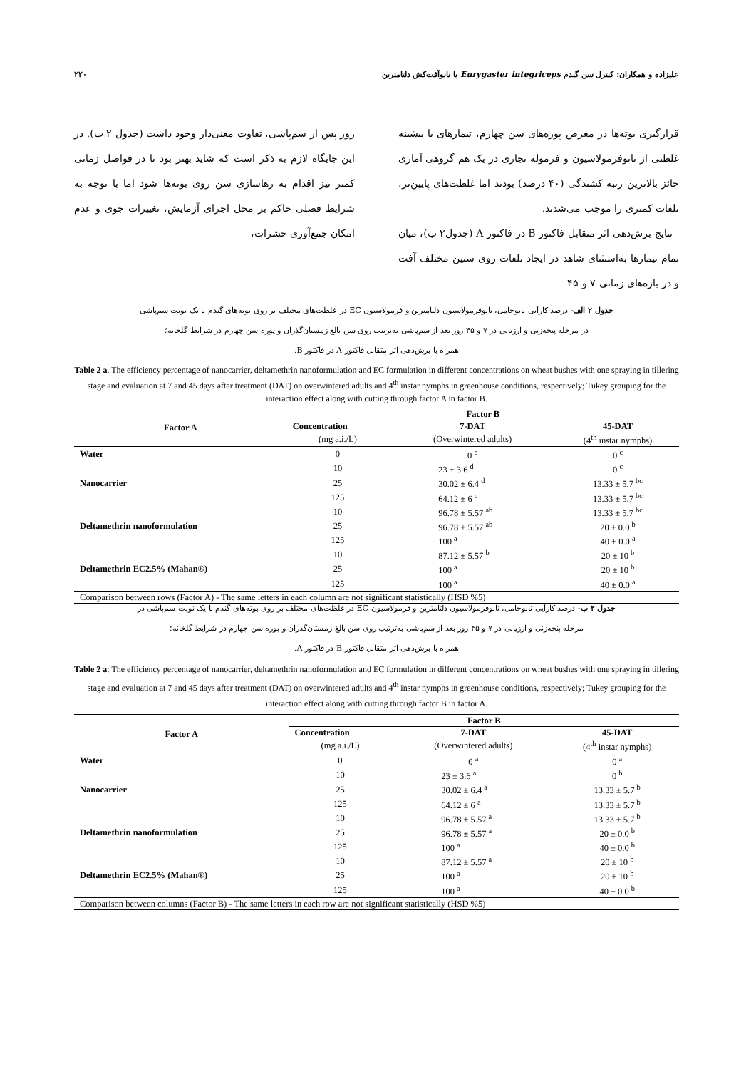علیزاده و همکاران: کنترل سن گندم Eurygaster integriceps با نانوآفت‌کش دلتامترین ۲۲۰
قرارگیری بوته‌ها در معرض پوره‌های سن چهارم، تیمارهای با بیشینه غلظتی از نانوفرمولاسیون و فرموله تجاری در یک هم گروهی آماری حائز بالاترین رتبه کشندگی (۴۰ درصد) بودند اما غلظت‌های پایین‌تر، تلفات کمتری را موجب می‌شدند.
نتایج برش‌دهی اثر متقابل فاکتور B در فاکتور A (جدول۲ ب)، میان تمام تیمارها به‌استثنای شاهد در ایجاد تلفات روی سنین مختلف آفت و در بازه‌های زمانی ۷ و ۴۵
روز پس از سم‌پاشی، تفاوت معنی‌دار وجود داشت (جدول ۲ ب). در این جایگاه لازم به ذکر است که شاید بهتر بود تا در فواصل زمانی کمتر نیز اقدام به رهاسازی سن روی بوته‌ها شود اما با توجه به شرایط فصلی حاکم بر محل اجرای آزمایش، تغییرات جوی و عدم امکان جمع‌آوری حشرات،
جدول ۲ الف- درصد کارآیی نانوحامل، نانوفرمولاسیون دلتامترین و فرمولاسیون EC در غلظت‌های مختلف بر روی بوته‌های گندم با یک نوبت سم‌پاشی
در مرحله پنجه‌زنی و ارزیابی در ۷ و ۴۵ روز بعد از سم‌پاشی به‌ترتیب روی سن بالغ زمستان‌گذران و پوره سن چهارم در شرایط گلخانه؛
همراه با برش‌دهی اثر متقابل فاکتور A در فاکتور B.
Table 2 a. The efficiency percentage of nanocarrier, deltamethrin nanoformulation and EC formulation in different concentrations on wheat bushes with one spraying in tillering stage and evaluation at 7 and 45 days after treatment (DAT) on overwintered adults and 4<sup>th</sup> instar nymphs in greenhouse conditions, respectively; Tukey grouping for the interaction effect along with cutting through factor A in factor B.
| Factor A | Factor B | | |
| --- | --- | --- | --- |
| | Concentration | 7-DAT | 45-DAT |
| | (mg a.i./L) | (Overwintered adults) | (4<sup>th</sup> instar nymphs) |
| Water | 0 | 0 <sup>e</sup> | 0 <sup>c</sup> |
| | 10 | 23 ± 3.6 <sup>d</sup> | 0 <sup>c</sup> |
| Nanocarrier | 25 | 30.02 ± 6.4 <sup>d</sup> | 13.33 ± 5.7 <sup>bc</sup> |
| | 125 | 64.12 ± 6 <sup>c</sup> | 13.33 ± 5.7 <sup>bc</sup> |
| | 10 | 96.78 ± 5.57 <sup>ab</sup> | 13.33 ± 5.7 <sup>bc</sup> |
| Deltamethrin nanoformulation | 25 | 96.78 ± 5.57 <sup>ab</sup> | 20 ± 0.0 <sup>b</sup> |
| | 125 | 100 <sup>a</sup> | 40 ± 0.0 <sup>a</sup> |
| | 10 | 87.12 ± 5.57 <sup>b</sup> | 20 ± 10 <sup>b</sup> |
| Deltamethrin EC2.5% (Mahan®) | 25 | 100 <sup>a</sup> | 20 ± 10 <sup>b</sup> |
| | 125 | 100 <sup>a</sup> | 40 ± 0.0 <sup>a</sup> |
| Comparison between rows (Factor A) - The same letters in each column are not significant statistically (HSD %5) | | | |
جدول ۲ ب- درصد کارآیی نانوحامل، نانوفرمولاسیون دلتامترین و فرمولاسیون EC در غلظت‌های مختلف بر روی بوته‌های گندم با یک نوبت سم‌پاشی در
مرحله پنجه‌زنی و ارزیابی در ۷ و ۴۵ روز بعد از سم‌پاشی به‌ترتیب روی سن بالغ زمستان‌گذران و پوره سن چهارم در شرایط گلخانه؛
همراه با برش‌دهی اثر متقابل فاکتور B در فاکتور A.
Table 2 a: The efficiency percentage of nanocarrier, deltamethrin nanoformulation and EC formulation in different concentrations on wheat bushes with one spraying in tillering stage and evaluation at 7 and 45 days after treatment (DAT) on overwintered adults and 4<sup>th</sup> instar nymphs in greenhouse conditions, respectively; Tukey grouping for the interaction effect along with cutting through factor B in factor A.
| Factor A | Factor B | | |
| --- | --- | --- | --- |
| | Concentration | 7-DAT | 45-DAT |
| | (mg a.i./L) | (Overwintered adults) | (4<sup>th</sup> instar nymphs) |
| Water | 0 | 0 <sup>a</sup> | 0 <sup>a</sup> |
| | 10 | 23 ± 3.6 <sup>a</sup> | 0 <sup>b</sup> |
| Nanocarrier | 25 | 30.02 ± 6.4 <sup>a</sup> | 13.33 ± 5.7 <sup>b</sup> |
| | 125 | 64.12 ± 6 <sup>a</sup> | 13.33 ± 5.7 <sup>b</sup> |
| | 10 | 96.78 ± 5.57 <sup>a</sup> | 13.33 ± 5.7 <sup>b</sup> |
| Deltamethrin nanoformulation | 25 | 96.78 ± 5.57 <sup>a</sup> | 20 ± 0.0 <sup>b</sup> |
| | 125 | 100 <sup>a</sup> | 40 ± 0.0 <sup>b</sup> |
| | 10 | 87.12 ± 5.57 <sup>a</sup> | 20 ± 10 <sup>b</sup> |
| Deltamethrin EC2.5% (Mahan®) | 25 | 100 <sup>a</sup> | 20 ± 10 <sup>b</sup> |
| | 125 | 100 <sup>a</sup> | 40 ± 0.0 <sup>b</sup> |
| Comparison between columns (Factor B) - The same letters in each row are not significant statistically (HSD %5) | | | |